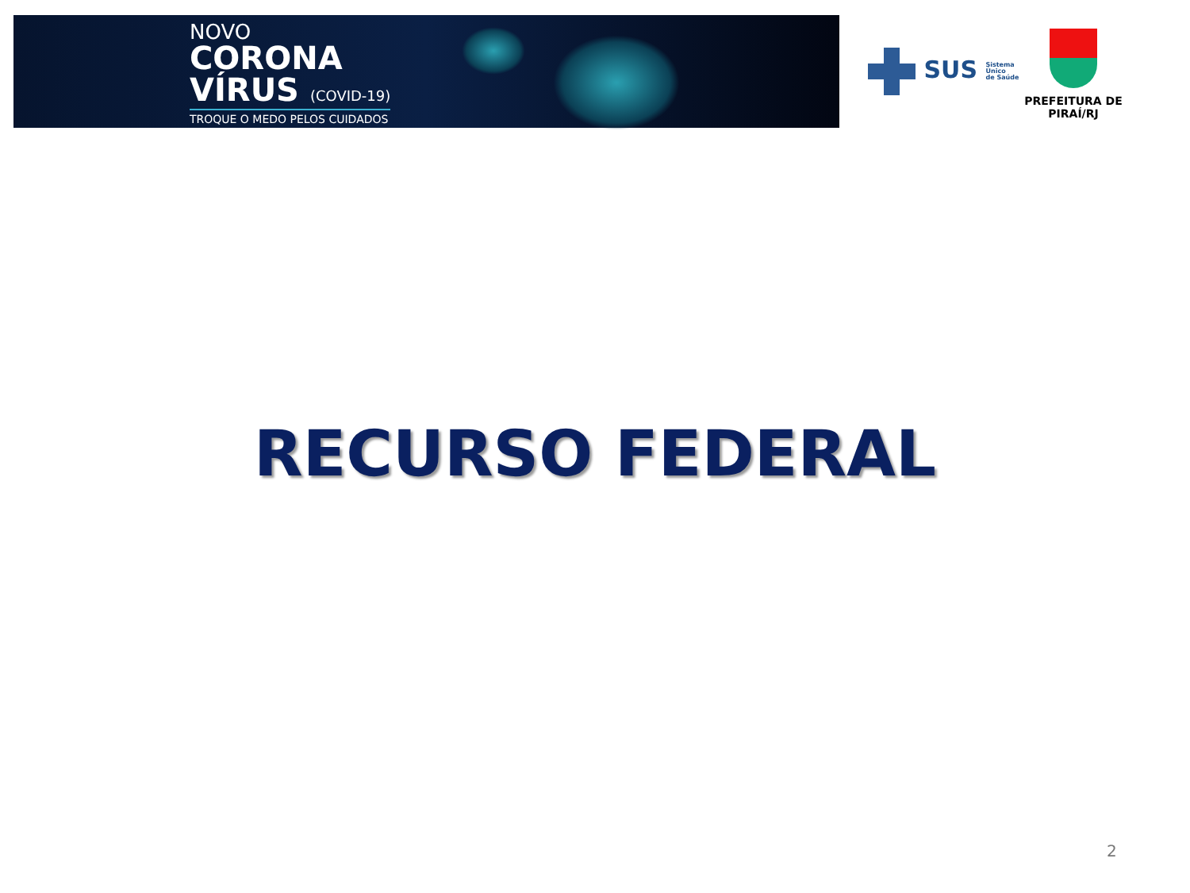NOVO
CORONA
VÍRUS (COVID-19)
TROQUE O MEDO PELOS CUIDADOS
SUS Sistema
Único
de Saúde
PREFEITURA DE PIRAÍ/RJ
RECURSO FEDERAL
2